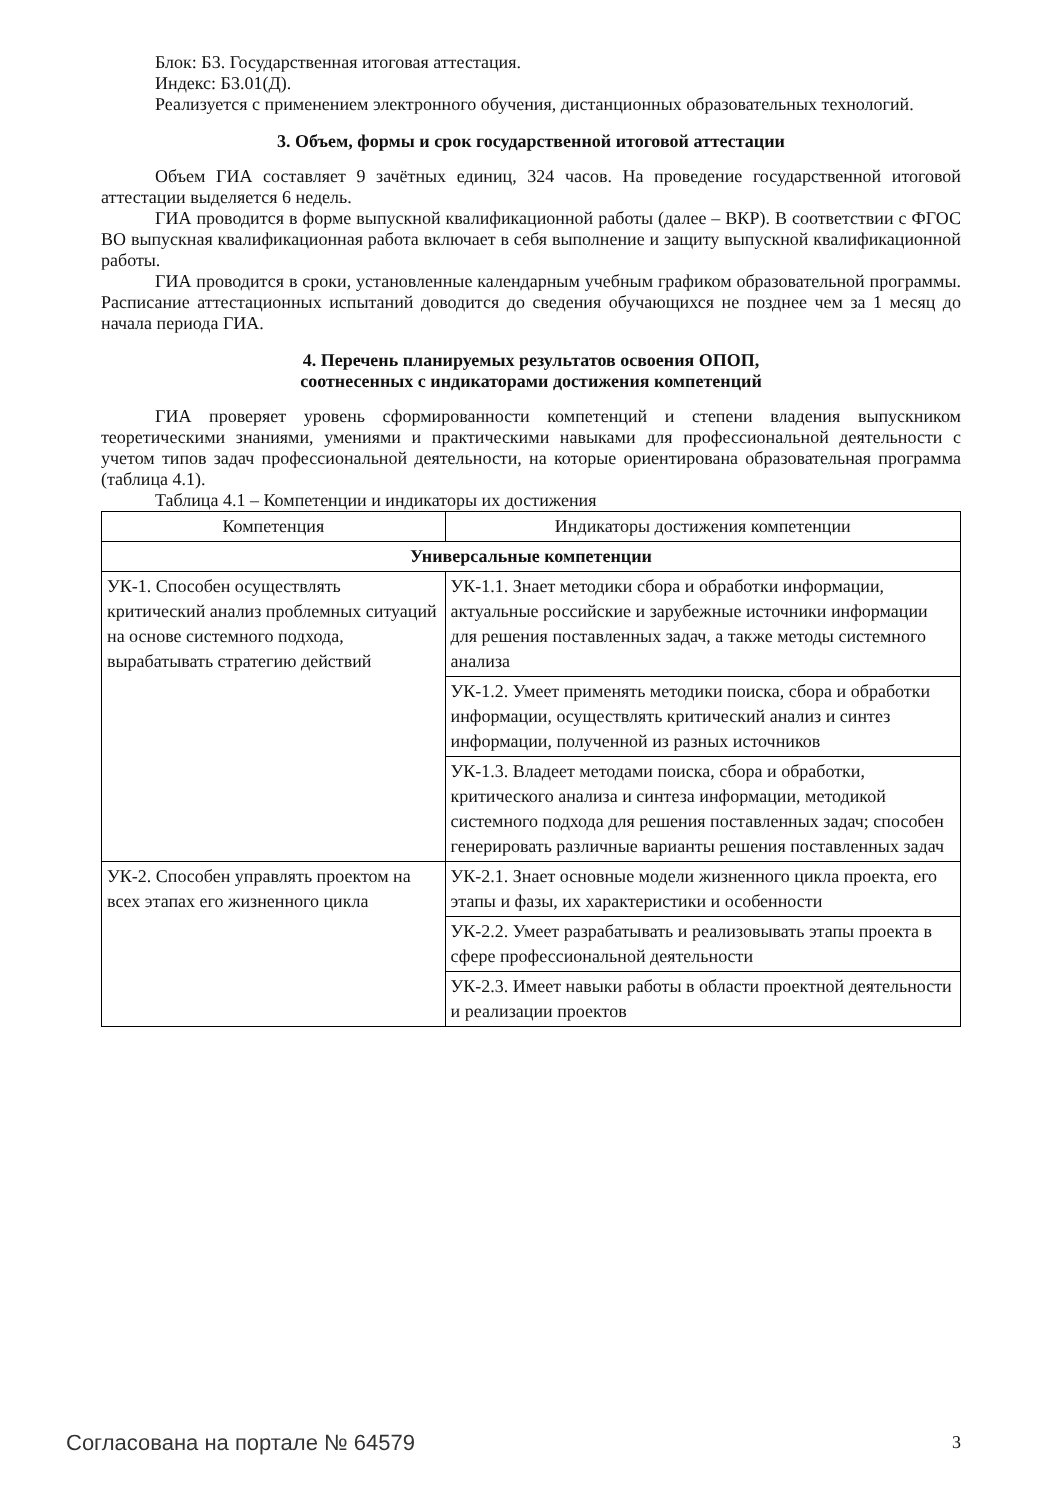Блок: Б3. Государственная итоговая аттестация.
Индекс: Б3.01(Д).
Реализуется с применением электронного обучения, дистанционных образовательных технологий.
3. Объем, формы и срок государственной итоговой аттестации
Объем ГИА составляет 9 зачётных единиц, 324 часов. На проведение государственной итоговой аттестации выделяется 6 недель.
ГИА проводится в форме выпускной квалификационной работы (далее – ВКР). В соответствии с ФГОС ВО выпускная квалификационная работа включает в себя выполнение и защиту выпускной квалификационной работы.
ГИА проводится в сроки, установленные календарным учебным графиком образовательной программы. Расписание аттестационных испытаний доводится до сведения обучающихся не позднее чем за 1 месяц до начала периода ГИА.
4. Перечень планируемых результатов освоения ОПОП,
соотнесенных с индикаторами достижения компетенций
ГИА проверяет уровень сформированности компетенций и степени владения выпускником теоретическими знаниями, умениями и практическими навыками для профессиональной деятельности с учетом типов задач профессиональной деятельности, на которые ориентирована образовательная программа (таблица 4.1).
Таблица 4.1 – Компетенции и индикаторы их достижения
| Компетенция | Индикаторы достижения компетенции |
| --- | --- |
| Универсальные компетенции | |
| УК-1. Способен осуществлять критический анализ проблемных ситуаций на основе системного подхода, вырабатывать стратегию действий | УК-1.1. Знает методики сбора и обработки информации, актуальные российские и зарубежные источники информации для решения поставленных задач, а также методы системного анализа |
| | УК-1.2. Умеет применять методики поиска, сбора и обработки информации, осуществлять критический анализ и синтез информации, полученной из разных источников |
| | УК-1.3. Владеет методами поиска, сбора и обработки, критического анализа и синтеза информации, методикой системного подхода для решения поставленных задач; способен генерировать различные варианты решения поставленных задач |
| УК-2. Способен управлять проектом на всех этапах его жизненного цикла | УК-2.1. Знает основные модели жизненного цикла проекта, его этапы и фазы, их характеристики и особенности |
| | УК-2.2. Умеет разрабатывать и реализовывать этапы проекта в сфере профессиональной деятельности |
| | УК-2.3. Имеет навыки работы в области проектной деятельности и реализации проектов |
Согласована на портале № 64579 3